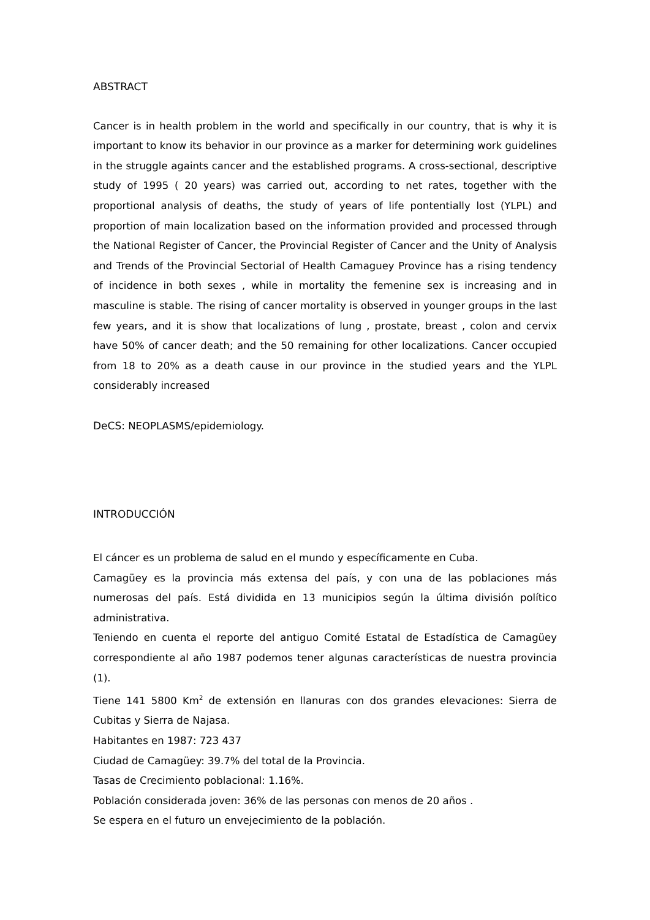ABSTRACT
Cancer is in health problem in the world and specifically in our country, that is why it is important to know its behavior in our province as a marker for determining work guidelines in the struggle againts cancer and the established programs. A cross-sectional, descriptive study of 1995 ( 20 years) was carried out, according to net rates, together with the proportional analysis of deaths, the study of years of life pontentially lost (YLPL) and proportion of main localization based on the information provided and processed through the National Register of Cancer, the Provincial Register of Cancer and the Unity of Analysis and Trends of the Provincial Sectorial of Health Camaguey Province has a rising tendency of incidence in both sexes , while in mortality the femenine sex is increasing and in masculine is stable. The rising of cancer mortality is observed in younger groups in the last few years, and it is show that localizations of lung , prostate, breast , colon and cervix have 50% of cancer death; and the 50 remaining for other localizations. Cancer occupied from 18 to 20% as a death cause in our province in the studied years and the YLPL considerably increased
DeCS: NEOPLASMS/epidemiology.
INTRODUCCIÓN
El cáncer es un problema de salud en el mundo y específicamente en Cuba.
Camagüey es la provincia más extensa del país, y con una de las poblaciones más numerosas del país. Está dividida en 13 municipios según la última división político administrativa.
Teniendo en cuenta el reporte del antiguo Comité Estatal de Estadística de Camagüey correspondiente al año 1987 podemos tener algunas características de nuestra provincia (1).
Tiene 141 5800 Km<sup>2</sup> de extensión en llanuras con dos grandes elevaciones: Sierra de Cubitas y Sierra de Najasa.
Habitantes en 1987: 723 437
Ciudad de Camagüey: 39.7% del total de la Provincia.
Tasas de Crecimiento poblacional: 1.16%.
Población considerada joven: 36% de las personas con menos de 20 años .
Se espera en el futuro un envejecimiento de la población.